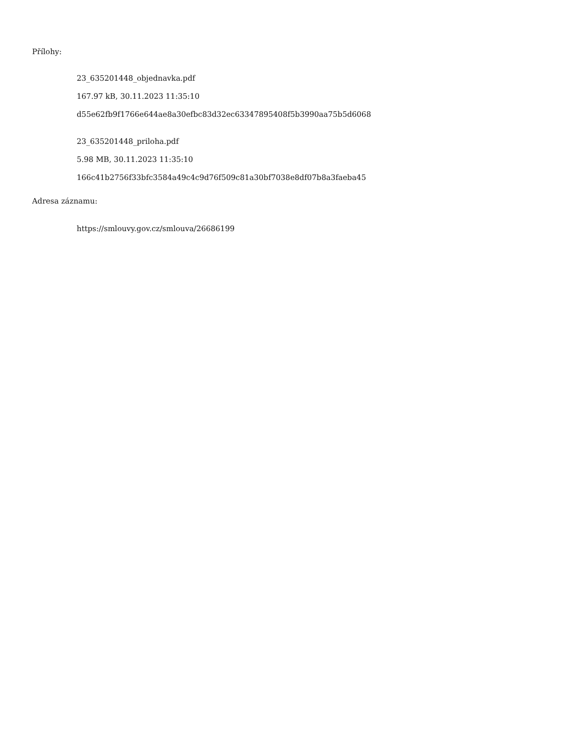Přílohy:
23_635201448_objednavka.pdf
167.97 kB, 30.11.2023 11:35:10
d55e62fb9f1766e644ae8a30efbc83d32ec63347895408f5b3990aa75b5d6068
23_635201448_priloha.pdf
5.98 MB, 30.11.2023 11:35:10
166c41b2756f33bfc3584a49c4c9d76f509c81a30bf7038e8df07b8a3faeba45
Adresa záznamu:
https://smlouvy.gov.cz/smlouva/26686199